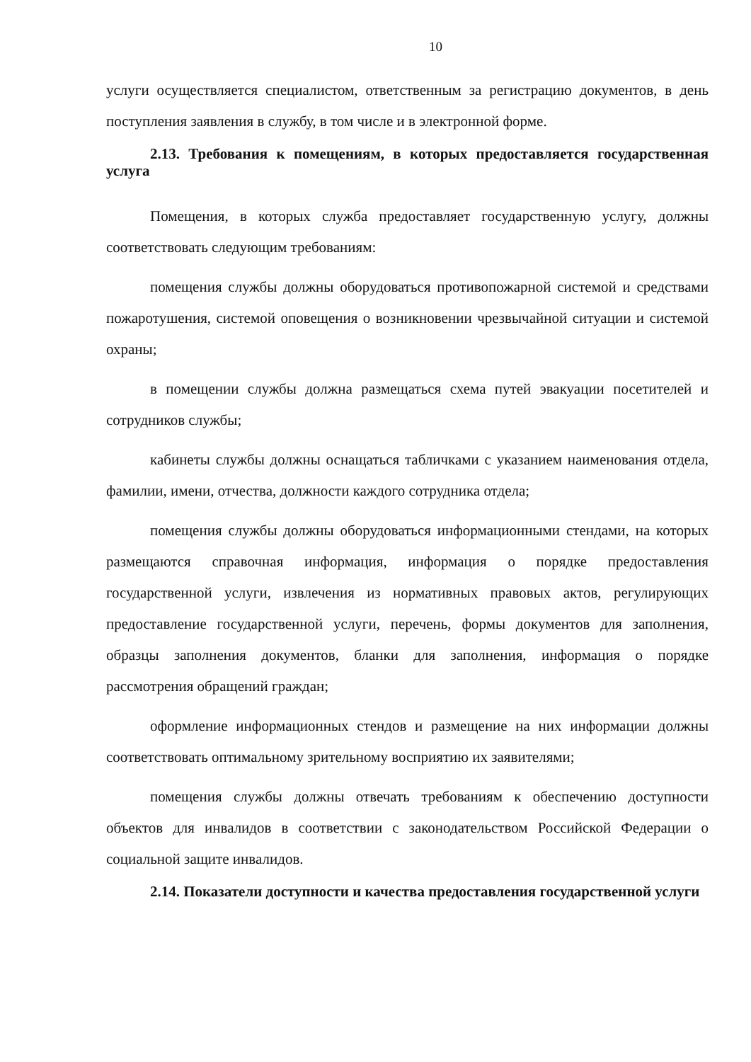10
услуги осуществляется специалистом, ответственным за регистрацию документов, в день поступления заявления в службу, в том числе и в электронной форме.
2.13. Требования к помещениям, в которых предоставляется государственная услуга
Помещения, в которых служба предоставляет государственную услугу, должны соответствовать следующим требованиям:
помещения службы должны оборудоваться противопожарной системой и средствами пожаротушения, системой оповещения о возникновении чрезвычайной ситуации и системой охраны;
в помещении службы должна размещаться схема путей эвакуации посетителей и сотрудников службы;
кабинеты службы должны оснащаться табличками с указанием наименования отдела, фамилии, имени, отчества, должности каждого сотрудника отдела;
помещения службы должны оборудоваться информационными стендами, на которых размещаются справочная информация, информация о порядке предоставления государственной услуги, извлечения из нормативных правовых актов, регулирующих предоставление государственной услуги, перечень, формы документов для заполнения, образцы заполнения документов, бланки для заполнения, информация о порядке рассмотрения обращений граждан;
оформление информационных стендов и размещение на них информации должны соответствовать оптимальному зрительному восприятию их заявителями;
помещения службы должны отвечать требованиям к обеспечению доступности объектов для инвалидов в соответствии с законодательством Российской Федерации о социальной защите инвалидов.
2.14. Показатели доступности и качества предоставления государственной услуги